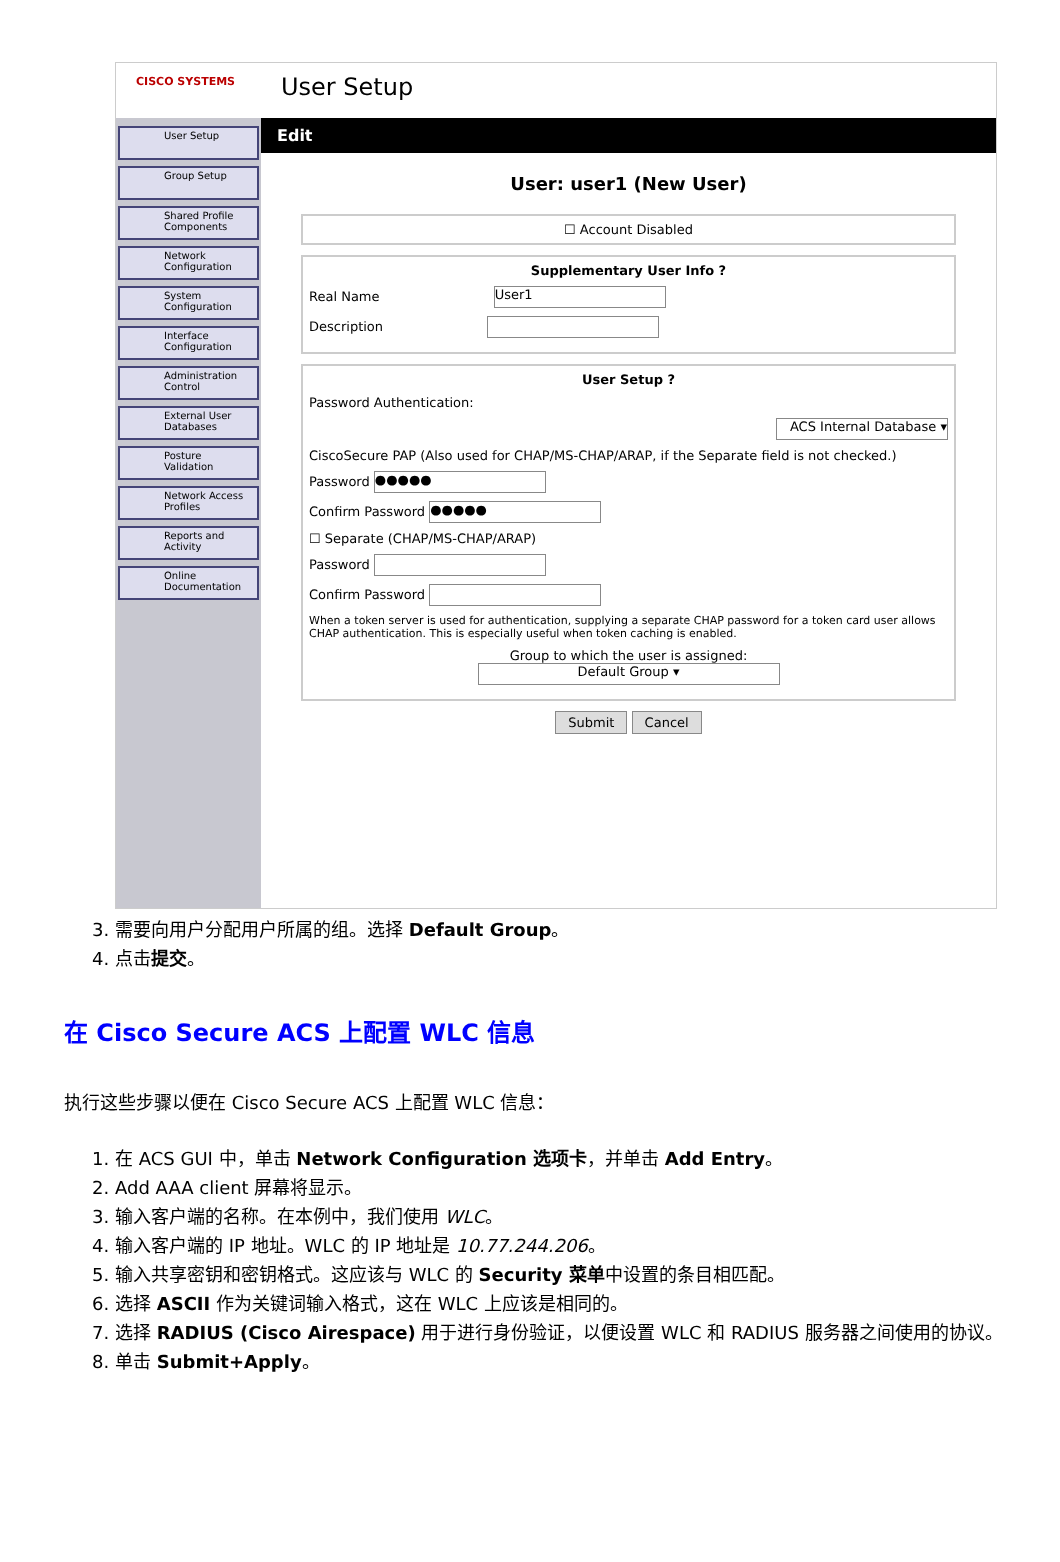CISCO SYSTEMS
User Setup
User Setup
Group Setup
Shared Profile Components
Network Configuration
System Configuration
Interface Configuration
Administration Control
External User Databases
Posture Validation
Network Access Profiles
Reports and Activity
Online Documentation
Edit
User: user1 (New User)
☐ Account Disabled
Supplementary User Info ?
Real Name User1
Description
User Setup ?
Password Authentication:
ACS Internal Database ▾
CiscoSecure PAP (Also used for CHAP/MS-CHAP/ARAP, if the Separate field is not checked.)
Password ●●●●●
Confirm Password ●●●●●
☐ Separate (CHAP/MS-CHAP/ARAP)
Password
Confirm Password
When a token server is used for authentication, supplying a separate CHAP password for a token card user allows CHAP authentication. This is especially useful when token caching is enabled.
Group to which the user is assigned:
Default Group ▾
Submit Cancel
3. 需要向用户分配用户所属的组。选择 Default Group。
4. 点击提交。
在 Cisco Secure ACS 上配置 WLC 信息
执行这些步骤以便在 Cisco Secure ACS 上配置 WLC 信息：
1. 在 ACS GUI 中，单击 Network Configuration 选项卡，并单击 Add Entry。
2. Add AAA client 屏幕将显示。
3. 输入客户端的名称。在本例中，我们使用 WLC。
4. 输入客户端的 IP 地址。WLC 的 IP 地址是 10.77.244.206。
5. 输入共享密钥和密钥格式。这应该与 WLC 的 Security 菜单中设置的条目相匹配。
6. 选择 ASCII 作为关键词输入格式，这在 WLC 上应该是相同的。
7. 选择 RADIUS (Cisco Airespace) 用于进行身份验证，以便设置 WLC 和 RADIUS 服务器之间使用的协议。
8. 单击 Submit+Apply。